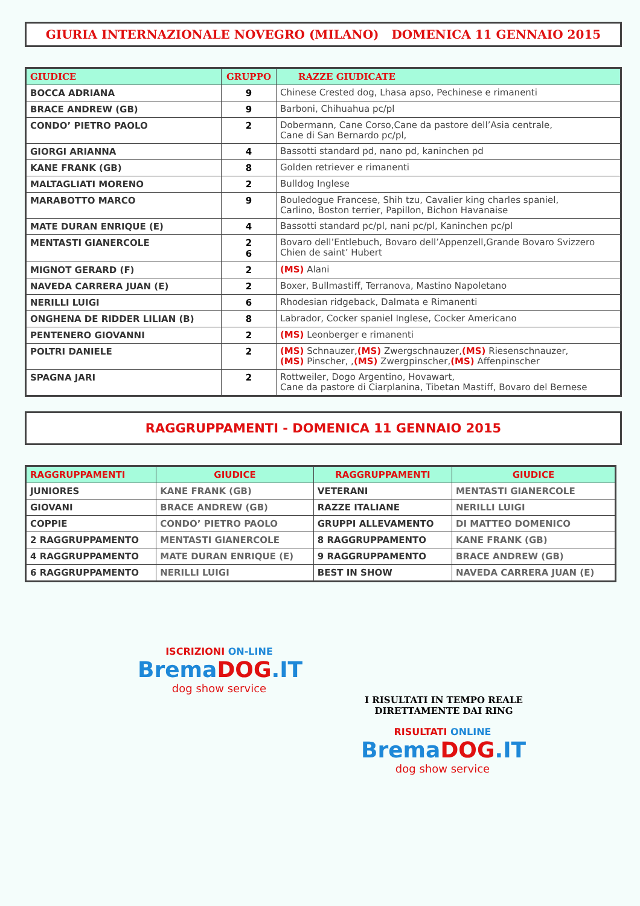GIURIA INTERNAZIONALE NOVEGRO (MILANO) DOMENICA 11 GENNAIO 2015
| GIUDICE | GRUPPO | RAZZE GIUDICATE |
| --- | --- | --- |
| BOCCA ADRIANA | 9 | Chinese Crested dog, Lhasa apso, Pechinese e rimanenti |
| BRACE ANDREW (GB) | 9 | Barboni, Chihuahua pc/pl |
| CONDO’ PIETRO PAOLO | 2 | Dobermann, Cane Corso,Cane da pastore dell’Asia centrale, Cane di San Bernardo pc/pl, |
| GIORGI ARIANNA | 4 | Bassotti standard pd, nano pd, kaninchen pd |
| KANE FRANK (GB) | 8 | Golden retriever e rimanenti |
| MALTAGLIATI MORENO | 2 | Bulldog Inglese |
| MARABOTTO MARCO | 9 | Bouledogue Francese, Shih tzu, Cavalier king charles spaniel, Carlino, Boston terrier, Papillon, Bichon Havanaise |
| MATE DURAN ENRIQUE (E) | 4 | Bassotti standard pc/pl, nani pc/pl, Kaninchen pc/pl |
| MENTASTI GIANERCOLE | 2 6 | Bovaro dell’Entlebuch, Bovaro dell’Appenzell,Grande Bovaro Svizzero Chien de saint’ Hubert |
| MIGNOT GERARD (F) | 2 | (MS) Alani |
| NAVEDA CARRERA JUAN (E) | 2 | Boxer, Bullmastiff, Terranova, Mastino Napoletano |
| NERILLI LUIGI | 6 | Rhodesian ridgeback, Dalmata e Rimanenti |
| ONGHENA DE RIDDER LILIAN (B) | 8 | Labrador, Cocker spaniel Inglese, Cocker Americano |
| PENTENERO GIOVANNI | 2 | (MS) Leonberger e rimanenti |
| POLTRI DANIELE | 2 | (MS) Schnauzer, (MS) Zwergschnauzer, (MS) Riesenschnauzer, (MS) Pinscher, , (MS) Zwergpinscher, (MS) Affenpinscher |
| SPAGNA JARI | 2 | Rottweiler, Dogo Argentino, Hovawart, Cane da pastore di Ciarplanina, Tibetan Mastiff, Bovaro del Bernese |
RAGGRUPPAMENTI - DOMENICA 11 GENNAIO 2015
| RAGGRUPPAMENTI | GIUDICE | RAGGRUPPAMENTI | GIUDICE |
| --- | --- | --- | --- |
| JUNIORES | KANE FRANK (GB) | VETERANI | MENTASTI GIANERCOLE |
| GIOVANI | BRACE ANDREW (GB) | RAZZE ITALIANE | NERILLI LUIGI |
| COPPIE | CONDO’ PIETRO PAOLO | GRUPPI ALLEVAMENTO | DI MATTEO DOMENICO |
| 2 RAGGRUPPAMENTO | MENTASTI GIANERCOLE | 8 RAGGRUPPAMENTO | KANE FRANK (GB) |
| 4 RAGGRUPPAMENTO | MATE DURAN ENRIQUE (E) | 9 RAGGRUPPAMENTO | BRACE ANDREW (GB) |
| 6 RAGGRUPPAMENTO | NERILLI LUIGI | BEST IN SHOW | NAVEDA CARRERA JUAN (E) |
ISCRIZIONI ON-LINE
BremaDOG.IT
dog show service
I RISULTATI IN TEMPO REALE
DIRETTAMENTE DAI RING
RISULTATI ONLINE
BremaDOG.IT
dog show service